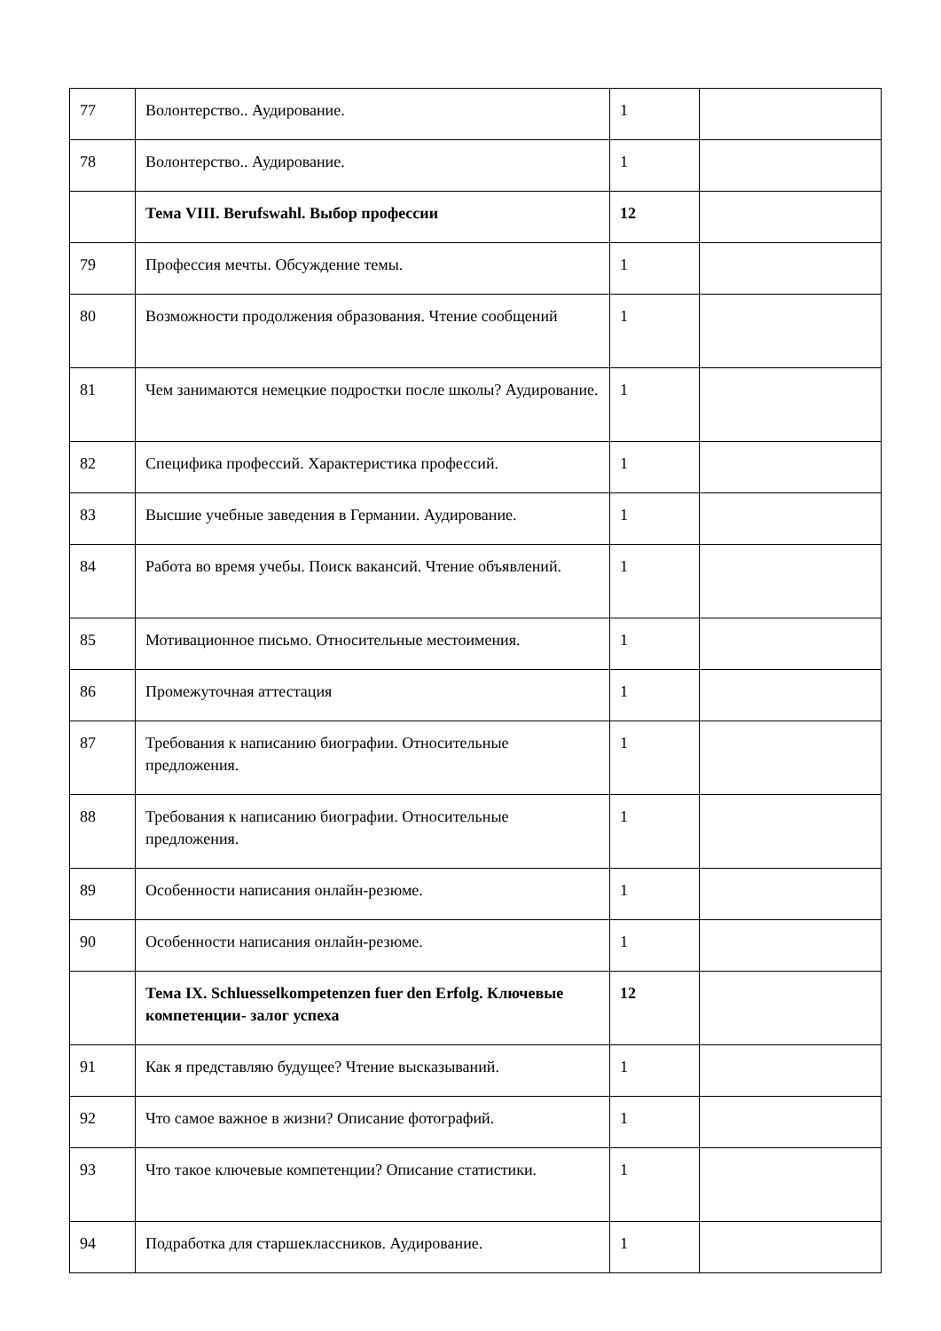| 77 | Волонтерство.. Аудирование. | 1 | |
| 78 | Волонтерство.. Аудирование. | 1 | |
| | Тема VIII. Berufswahl. Выбор профессии | 12 | |
| 79 | Профессия мечты. Обсуждение темы. | 1 | |
| 80 | Возможности продолжения образования. Чтение сообщений | 1 | |
| 81 | Чем занимаются немецкие подростки после школы? Аудирование. | 1 | |
| 82 | Специфика профессий. Характеристика профессий. | 1 | |
| 83 | Высшие учебные заведения в Германии. Аудирование. | 1 | |
| 84 | Работа во время учебы. Поиск вакансий. Чтение объявлений. | 1 | |
| 85 | Мотивационное письмо. Относительные местоимения. | 1 | |
| 86 | Промежуточная аттестация | 1 | |
| 87 | Требования к написанию биографии. Относительные предложения. | 1 | |
| 88 | Требования к написанию биографии. Относительные предложения. | 1 | |
| 89 | Особенности написания онлайн-резюме. | 1 | |
| 90 | Особенности написания онлайн-резюме. | 1 | |
| | Тема IX. Schluesselkompetenzen fuer den Erfolg. Ключевые компетенции- залог успеха | 12 | |
| 91 | Как я представляю будущее? Чтение высказываний. | 1 | |
| 92 | Что самое важное в жизни? Описание фотографий. | 1 | |
| 93 | Что такое ключевые компетенции? Описание статистики. | 1 | |
| 94 | Подработка для старшеклассников. Аудирование. | 1 | |